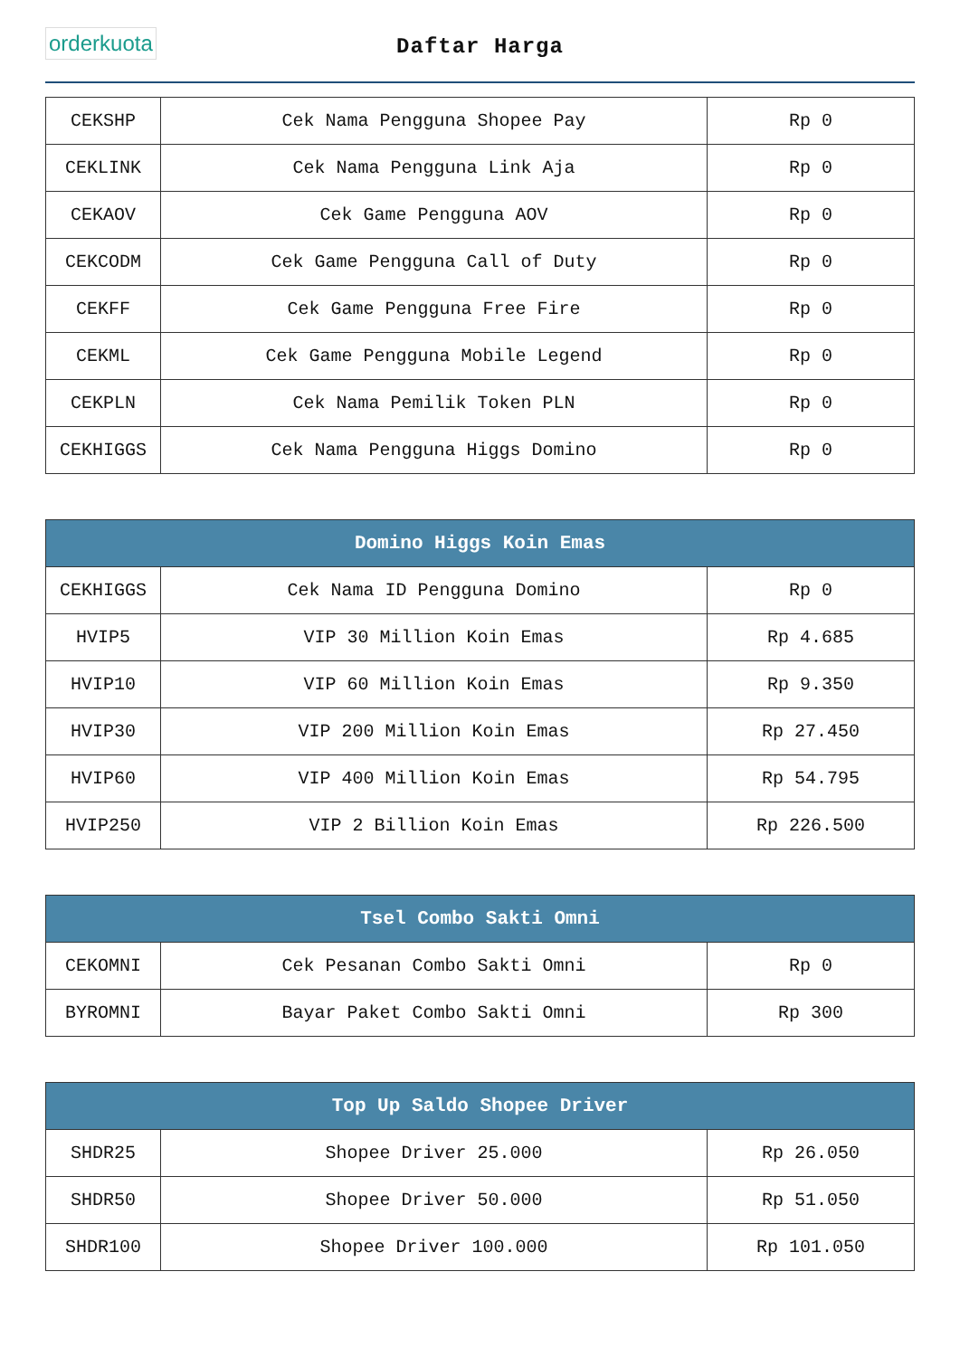orderkuota
Daftar Harga
| CEKSHP | Cek Nama Pengguna Shopee Pay | Rp 0 |
| CEKLINK | Cek Nama Pengguna Link Aja | Rp 0 |
| CEKAOV | Cek Game Pengguna AOV | Rp 0 |
| CEKCODM | Cek Game Pengguna Call of Duty | Rp 0 |
| CEKFF | Cek Game Pengguna Free Fire | Rp 0 |
| CEKML | Cek Game Pengguna Mobile Legend | Rp 0 |
| CEKPLN | Cek Nama Pemilik Token PLN | Rp 0 |
| CEKHIGGS | Cek Nama Pengguna Higgs Domino | Rp 0 |
| Domino Higgs Koin Emas | | |
| --- | --- | --- |
| CEKHIGGS | Cek Nama ID Pengguna Domino | Rp 0 |
| HVIP5 | VIP 30 Million Koin Emas | Rp 4.685 |
| HVIP10 | VIP 60 Million Koin Emas | Rp 9.350 |
| HVIP30 | VIP 200 Million Koin Emas | Rp 27.450 |
| HVIP60 | VIP 400 Million Koin Emas | Rp 54.795 |
| HVIP250 | VIP 2 Billion Koin Emas | Rp 226.500 |
| Tsel Combo Sakti Omni | | |
| --- | --- | --- |
| CEKOMNI | Cek Pesanan Combo Sakti Omni | Rp 0 |
| BYROMNI | Bayar Paket Combo Sakti Omni | Rp 300 |
| Top Up Saldo Shopee Driver | | |
| --- | --- | --- |
| SHDR25 | Shopee Driver 25.000 | Rp 26.050 |
| SHDR50 | Shopee Driver 50.000 | Rp 51.050 |
| SHDR100 | Shopee Driver 100.000 | Rp 101.050 |